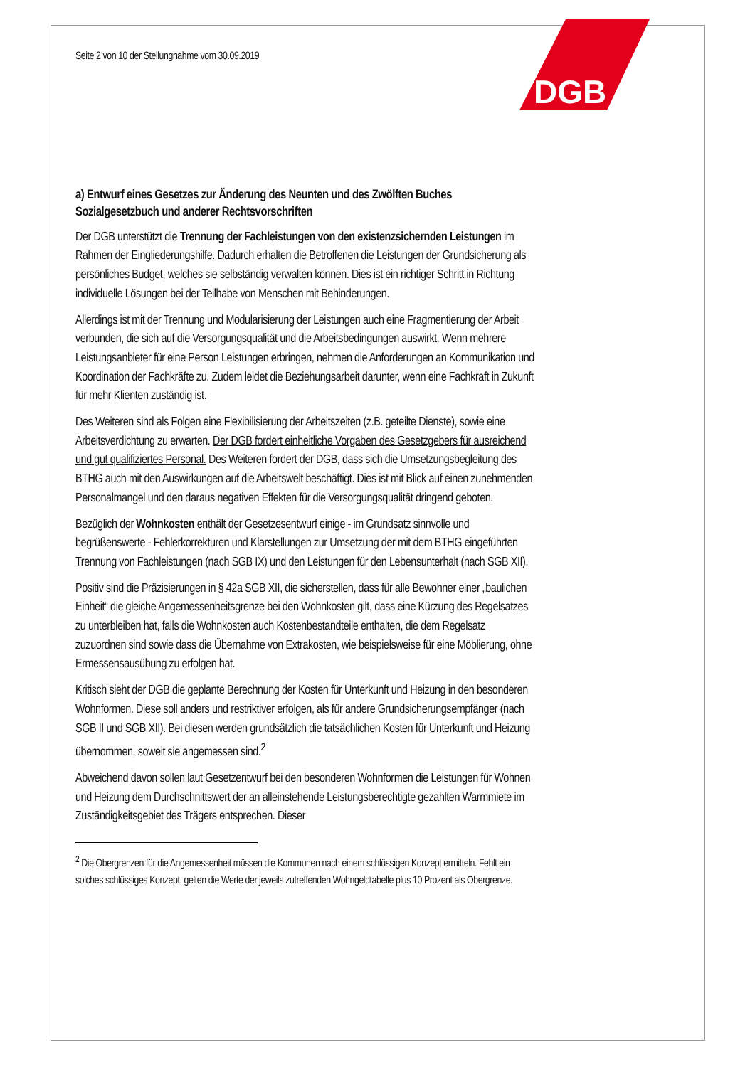DGB
Seite 2 von 10 der Stellungnahme vom 30.09.2019
a) Entwurf eines Gesetzes zur Änderung des Neunten und des Zwölften Buches Sozialgesetzbuch und anderer Rechtsvorschriften
Der DGB unterstützt die Trennung der Fachleistungen von den existenzsichernden Leistungen im Rahmen der Eingliederungshilfe. Dadurch erhalten die Betroffenen die Leistungen der Grundsicherung als persönliches Budget, welches sie selbständig verwalten können. Dies ist ein richtiger Schritt in Richtung individuelle Lösungen bei der Teilhabe von Menschen mit Behinderungen.
Allerdings ist mit der Trennung und Modularisierung der Leistungen auch eine Fragmentierung der Arbeit verbunden, die sich auf die Versorgungsqualität und die Arbeitsbedingungen auswirkt. Wenn mehrere Leistungsanbieter für eine Person Leistungen erbringen, nehmen die Anforderungen an Kommunikation und Koordination der Fachkräfte zu. Zudem leidet die Beziehungsarbeit darunter, wenn eine Fachkraft in Zukunft für mehr Klienten zuständig ist.
Des Weiteren sind als Folgen eine Flexibilisierung der Arbeitszeiten (z.B. geteilte Dienste), sowie eine Arbeitsverdichtung zu erwarten. Der DGB fordert einheitliche Vorgaben des Gesetzgebers für ausreichend und gut qualifiziertes Personal. Des Weiteren fordert der DGB, dass sich die Umsetzungsbegleitung des BTHG auch mit den Auswirkungen auf die Arbeitswelt beschäftigt. Dies ist mit Blick auf einen zunehmenden Personalmangel und den daraus negativen Effekten für die Versorgungsqualität dringend geboten.
Bezüglich der Wohnkosten enthält der Gesetzesentwurf einige - im Grundsatz sinnvolle und begrüßenswerte - Fehlerkorrekturen und Klarstellungen zur Umsetzung der mit dem BTHG eingeführten Trennung von Fachleistungen (nach SGB IX) und den Leistungen für den Lebensunterhalt (nach SGB XII).
Positiv sind die Präzisierungen in § 42a SGB XII, die sicherstellen, dass für alle Bewohner einer „baulichen Einheit“ die gleiche Angemessenheitsgrenze bei den Wohnkosten gilt, dass eine Kürzung des Regelsatzes zu unterbleiben hat, falls die Wohnkosten auch Kostenbestandteile enthalten, die dem Regelsatz zuzuordnen sind sowie dass die Übernahme von Extrakosten, wie beispielsweise für eine Möblierung, ohne Ermessensausübung zu erfolgen hat.
Kritisch sieht der DGB die geplante Berechnung der Kosten für Unterkunft und Heizung in den besonderen Wohnformen. Diese soll anders und restriktiver erfolgen, als für andere Grundsicherungsempfänger (nach SGB II und SGB XII). Bei diesen werden grundsätzlich die tatsächlichen Kosten für Unterkunft und Heizung übernommen, soweit sie angemessen sind.<sup>2</sup>
Abweichend davon sollen laut Gesetzentwurf bei den besonderen Wohnformen die Leistungen für Wohnen und Heizung dem Durchschnittswert der an alleinstehende Leistungsberechtigte gezahlten Warmmiete im Zuständigkeitsgebiet des Trägers entsprechen. Dieser
<sup>2</sup> Die Obergrenzen für die Angemessenheit müssen die Kommunen nach einem schlüssigen Konzept ermitteln. Fehlt ein solches schlüssiges Konzept, gelten die Werte der jeweils zutreffenden Wohngeldtabelle plus 10 Prozent als Obergrenze.